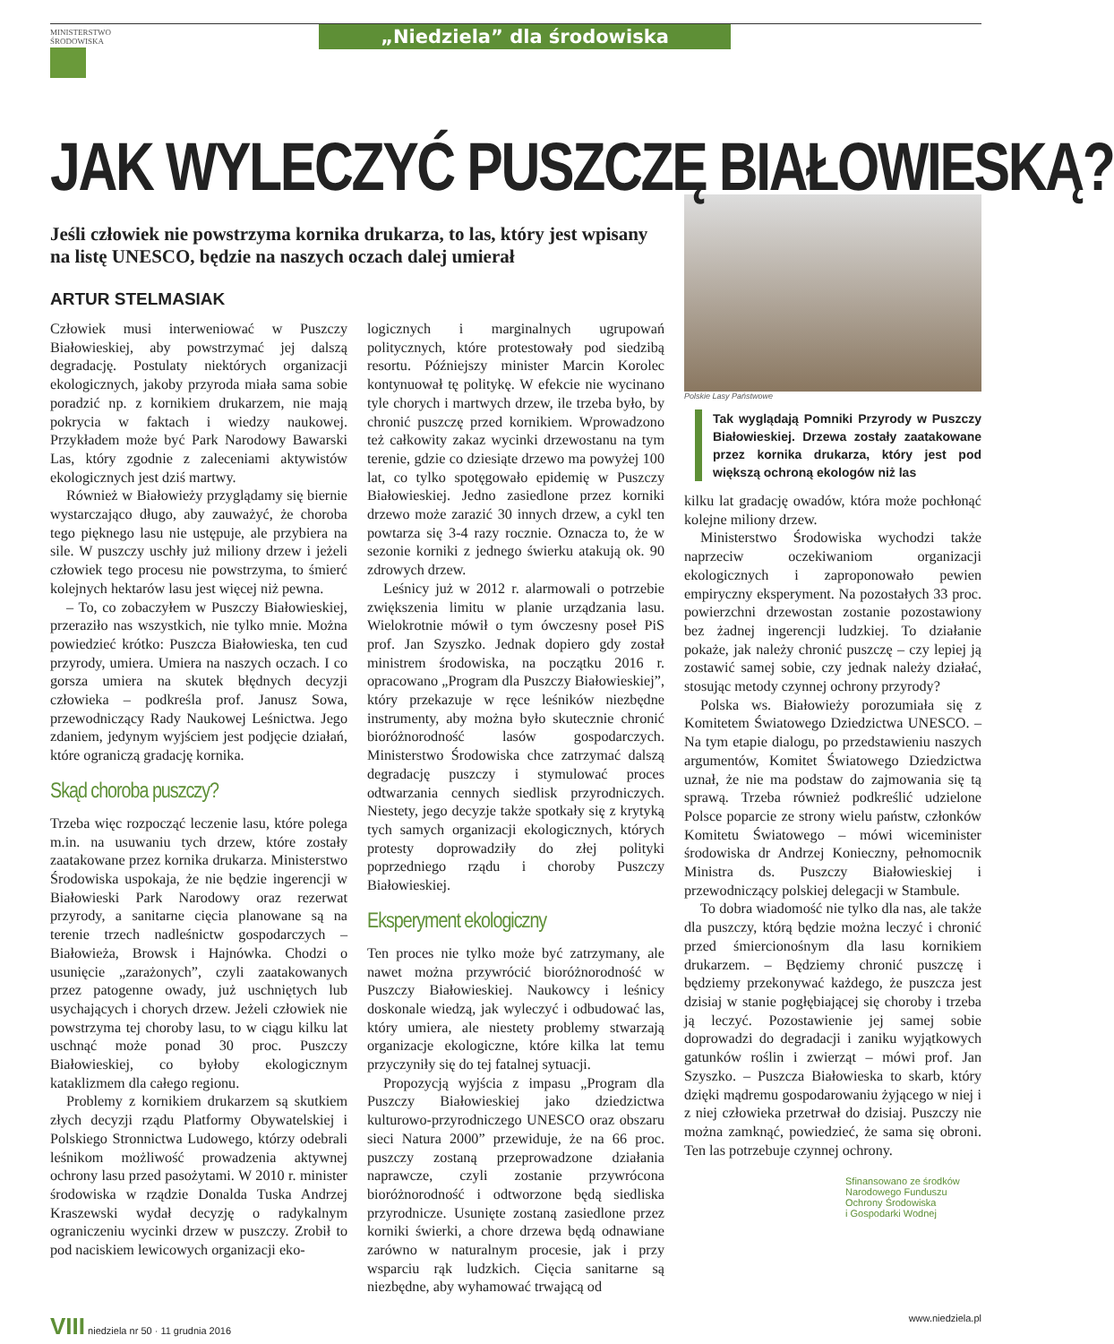MINISTERSTWO
ŚRODOWISKA
„Niedziela” dla środowiska
JAK WYLECZYĆ PUSZCZĘ BIAŁOWIESKĄ?
Jeśli człowiek nie powstrzyma kornika drukarza, to las, który jest wpisany na listę UNESCO, będzie na naszych oczach dalej umierał
ARTUR STELMASIAK
Człowiek musi interweniować w Puszczy Białowieskiej, aby powstrzymać jej dalszą degradację. Postulaty niektórych organizacji ekologicznych, jakoby przyroda miała sama sobie poradzić np. z kornikiem drukarzem, nie mają pokrycia w faktach i wiedzy naukowej. Przykładem może być Park Narodowy Bawarski Las, który zgodnie z zaleceniami aktywistów ekologicznych jest dziś martwy.
Również w Białowieży przyglądamy się biernie wystarczająco długo, aby zauważyć, że choroba tego pięknego lasu nie ustępuje, ale przybiera na sile. W puszczy uschły już miliony drzew i jeżeli człowiek tego procesu nie powstrzyma, to śmierć kolejnych hektarów lasu jest więcej niż pewna.
– To, co zobaczyłem w Puszczy Białowieskiej, przeraziło nas wszystkich, nie tylko mnie. Można powiedzieć krótko: Puszcza Białowieska, ten cud przyrody, umiera. Umiera na naszych oczach. I co gorsza umiera na skutek błędnych decyzji człowieka – podkreśla prof. Janusz Sowa, przewodniczący Rady Naukowej Leśnictwa. Jego zdaniem, jedynym wyjściem jest podjęcie działań, które ograniczą gradację kornika.
Skąd choroba puszczy?
Trzeba więc rozpocząć leczenie lasu, które polega m.in. na usuwaniu tych drzew, które zostały zaatakowane przez kornika drukarza. Ministerstwo Środowiska uspokaja, że nie będzie ingerencji w Białowieski Park Narodowy oraz rezerwat przyrody, a sanitarne cięcia planowane są na terenie trzech nadleśnictw gospodarczych – Białowieża, Browsk i Hajnówka. Chodzi o usunięcie „zarażonych”, czyli zaatakowanych przez patogenne owady, już uschniętych lub usychających i chorych drzew. Jeżeli człowiek nie powstrzyma tej choroby lasu, to w ciągu kilku lat uschnąć może ponad 30 proc. Puszczy Białowieskiej, co byłoby ekologicznym kataklizmem dla całego regionu.
Problemy z kornikiem drukarzem są skutkiem złych decyzji rządu Platformy Obywatelskiej i Polskiego Stronnictwa Ludowego, którzy odebrali leśnikom możliwość prowadzenia aktywnej ochrony lasu przed pasożytami. W 2010 r. minister środowiska w rządzie Donalda Tuska Andrzej Kraszewski wydał decyzję o radykalnym ograniczeniu wycinki drzew w puszczy. Zrobił to pod naciskiem lewicowych organizacji eko-
logicznych i marginalnych ugrupowań politycznych, które protestowały pod siedzibą resortu. Późniejszy minister Marcin Korolec kontynuował tę politykę. W efekcie nie wycinano tyle chorych i martwych drzew, ile trzeba było, by chronić puszczę przed kornikiem. Wprowadzono też całkowity zakaz wycinki drzewostanu na tym terenie, gdzie co dziesiąte drzewo ma powyżej 100 lat, co tylko spotęgowało epidemię w Puszczy Białowieskiej. Jedno zasiedlone przez korniki drzewo może zarazić 30 innych drzew, a cykl ten powtarza się 3-4 razy rocznie. Oznacza to, że w sezonie korniki z jednego świerku atakują ok. 90 zdrowych drzew.
Leśnicy już w 2012 r. alarmowali o potrzebie zwiększenia limitu w planie urządzania lasu. Wielokrotnie mówił o tym ówczesny poseł PiS prof. Jan Szyszko. Jednak dopiero gdy został ministrem środowiska, na początku 2016 r. opracowano „Program dla Puszczy Białowieskiej”, który przekazuje w ręce leśników niezbędne instrumenty, aby można było skutecznie chronić bioróżnorodność lasów gospodarczych. Ministerstwo Środowiska chce zatrzymać dalszą degradację puszczy i stymulować proces odtwarzania cennych siedlisk przyrodniczych. Niestety, jego decyzje także spotkały się z krytyką tych samych organizacji ekologicznych, których protesty doprowadziły do złej polityki poprzedniego rządu i choroby Puszczy Białowieskiej.
Eksperyment ekologiczny
Ten proces nie tylko może być zatrzymany, ale nawet można przywrócić bioróżnorodność w Puszczy Białowieskiej. Naukowcy i leśnicy doskonale wiedzą, jak wyleczyć i odbudować las, który umiera, ale niestety problemy stwarzają organizacje ekologiczne, które kilka lat temu przyczyniły się do tej fatalnej sytuacji.
Propozycją wyjścia z impasu „Program dla Puszczy Białowieskiej jako dziedzictwa kulturowo-przyrodniczego UNESCO oraz obszaru sieci Natura 2000” przewiduje, że na 66 proc. puszczy zostaną przeprowadzone działania naprawcze, czyli zostanie przywrócona bioróżnorodność i odtworzone będą siedliska przyrodnicze. Usunięte zostaną zasiedlone przez korniki świerki, a chore drzewa będą odnawiane zarówno w naturalnym procesie, jak i przy wsparciu rąk ludzkich. Cięcia sanitarne są niezbędne, aby wyhamować trwającą od
Polskie Lasy Państwowe
Tak wyglądają Pomniki Przyrody w Puszczy Białowieskiej. Drzewa zostały zaatakowane przez kornika drukarza, który jest pod większą ochroną ekologów niż las
kilku lat gradację owadów, która może pochłonąć kolejne miliony drzew.
Ministerstwo Środowiska wychodzi także naprzeciw oczekiwaniom organizacji ekologicznych i zaproponowało pewien empiryczny eksperyment. Na pozostałych 33 proc. powierzchni drzewostan zostanie pozostawiony bez żadnej ingerencji ludzkiej. To działanie pokaże, jak należy chronić puszczę – czy lepiej ją zostawić samej sobie, czy jednak należy działać, stosując metody czynnej ochrony przyrody?
Polska ws. Białowieży porozumiała się z Komitetem Światowego Dziedzictwa UNESCO. – Na tym etapie dialogu, po przedstawieniu naszych argumentów, Komitet Światowego Dziedzictwa uznał, że nie ma podstaw do zajmowania się tą sprawą. Trzeba również podkreślić udzielone Polsce poparcie ze strony wielu państw, członków Komitetu Światowego – mówi wiceminister środowiska dr Andrzej Konieczny, pełnomocnik Ministra ds. Puszczy Białowieskiej i przewodniczący polskiej delegacji w Stambule.
To dobra wiadomość nie tylko dla nas, ale także dla puszczy, którą będzie można leczyć i chronić przed śmiercionośnym dla lasu kornikiem drukarzem. – Będziemy chronić puszczę i będziemy przekonywać każdego, że puszcza jest dzisiaj w stanie pogłębiającej się choroby i trzeba ją leczyć. Pozostawienie jej samej sobie doprowadzi do degradacji i zaniku wyjątkowych gatunków roślin i zwierząt – mówi prof. Jan Szyszko. – Puszcza Białowieska to skarb, który dzięki mądremu gospodarowaniu żyjącego w niej i z niej człowieka przetrwał do dzisiaj. Puszczy nie można zamknąć, powiedzieć, że sama się obroni. Ten las potrzebuje czynnej ochrony.
Sfinansowano ze środków
Narodowego Funduszu
Ochrony Środowiska
i Gospodarki Wodnej
VIII niedziela nr 50 · 11 grudnia 2016 www.niedziela.pl